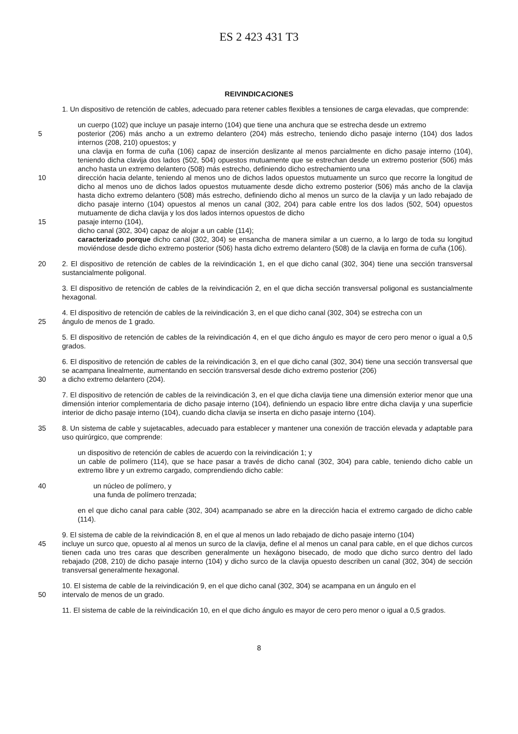ES 2 423 431 T3
REIVINDICACIONES
1. Un dispositivo de retención de cables, adecuado para retener cables flexibles a tensiones de carga elevadas, que comprende:
un cuerpo (102) que incluye un pasaje interno (104) que tiene una anchura que se estrecha desde un extremo
5 posterior (206) más ancho a un extremo delantero (204) más estrecho, teniendo dicho pasaje interno (104) dos lados internos (208, 210) opuestos; y
una clavija en forma de cuña (106) capaz de inserción deslizante al menos parcialmente en dicho pasaje interno (104), teniendo dicha clavija dos lados (502, 504) opuestos mutuamente que se estrechan desde un extremo posterior (506) más ancho hasta un extremo delantero (508) más estrecho, definiendo dicho estrechamiento una
10 dirección hacia delante, teniendo al menos uno de dichos lados opuestos mutuamente un surco que recorre la longitud de dicho al menos uno de dichos lados opuestos mutuamente desde dicho extremo posterior (506) más ancho de la clavija hasta dicho extremo delantero (508) más estrecho, definiendo dicho al menos un surco de la clavija y un lado rebajado de dicho pasaje interno (104) opuestos al menos un canal (302, 204) para cable entre los dos lados (502, 504) opuestos mutuamente de dicha clavija y los dos lados internos opuestos de dicho
15 pasaje interno (104),
dicho canal (302, 304) capaz de alojar a un cable (114);
caracterizado porque dicho canal (302, 304) se ensancha de manera similar a un cuerno, a lo largo de toda su longitud moviéndose desde dicho extremo posterior (506) hasta dicho extremo delantero (508) de la clavija en forma de cuña (106).
20 2. El dispositivo de retención de cables de la reivindicación 1, en el que dicho canal (302, 304) tiene una sección transversal sustancialmente poligonal.
3. El dispositivo de retención de cables de la reivindicación 2, en el que dicha sección transversal poligonal es sustancialmente hexagonal.
4. El dispositivo de retención de cables de la reivindicación 3, en el que dicho canal (302, 304) se estrecha con un
25 ángulo de menos de 1 grado.
5. El dispositivo de retención de cables de la reivindicación 4, en el que dicho ángulo es mayor de cero pero menor o igual a 0,5 grados.
6. El dispositivo de retención de cables de la reivindicación 3, en el que dicho canal (302, 304) tiene una sección transversal que se acampana linealmente, aumentando en sección transversal desde dicho extremo posterior (206)
30 a dicho extremo delantero (204).
7. El dispositivo de retención de cables de la reivindicación 3, en el que dicha clavija tiene una dimensión exterior menor que una dimensión interior complementaria de dicho pasaje interno (104), definiendo un espacio libre entre dicha clavija y una superficie interior de dicho pasaje interno (104), cuando dicha clavija se inserta en dicho pasaje interno (104).
35 8. Un sistema de cable y sujetacables, adecuado para establecer y mantener una conexión de tracción elevada y adaptable para uso quirúrgico, que comprende:
un dispositivo de retención de cables de acuerdo con la reivindicación 1; y
un cable de polímero (114), que se hace pasar a través de dicho canal (302, 304) para cable, teniendo dicho cable un extremo libre y un extremo cargado, comprendiendo dicho cable:
40 un núcleo de polímero, y
una funda de polímero trenzada;
en el que dicho canal para cable (302, 304) acampanado se abre en la dirección hacia el extremo cargado de dicho cable (114).
9. El sistema de cable de la reivindicación 8, en el que al menos un lado rebajado de dicho pasaje interno (104)
45 incluye un surco que, opuesto al al menos un surco de la clavija, define el al menos un canal para cable, en el que dichos curcos tienen cada uno tres caras que describen generalmente un hexágono bisecado, de modo que dicho surco dentro del lado rebajado (208, 210) de dicho pasaje interno (104) y dicho surco de la clavija opuesto describen un canal (302, 304) de sección transversal generalmente hexagonal.
10. El sistema de cable de la reivindicación 9, en el que dicho canal (302, 304) se acampana en un ángulo en el
50 intervalo de menos de un grado.
11. El sistema de cable de la reivindicación 10, en el que dicho ángulo es mayor de cero pero menor o igual a 0,5 grados.
8